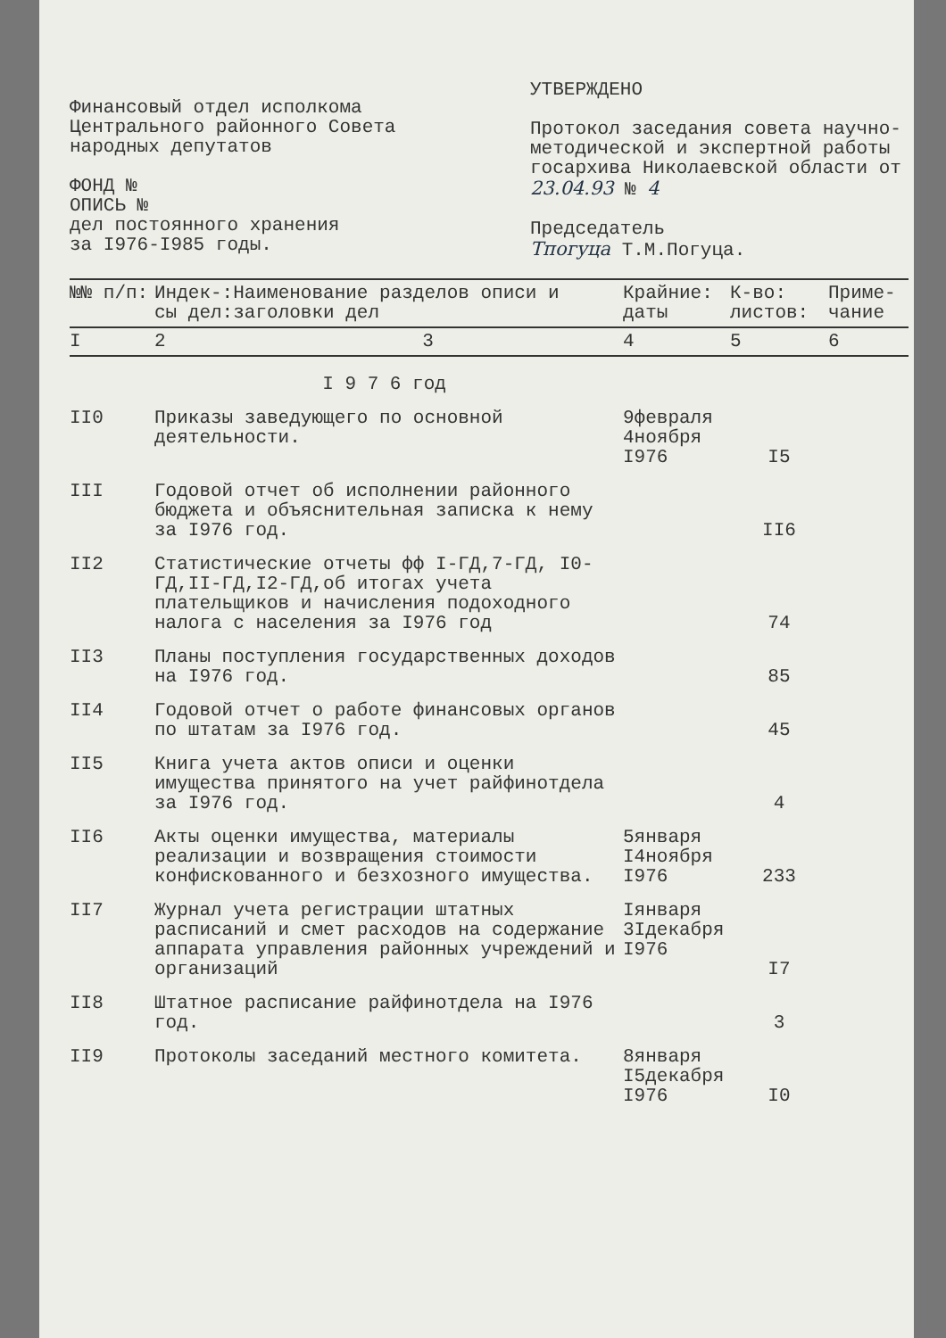Финансовый отдел исполкома
Центрального районного Совета
народных депутатов
ФОНД №
ОПИСЬ №
дел постоянного хранения
за I976-I985 годы.
УТВЕРЖДЕНО
Протокол заседания совета научно-методической и экспертной работы госархива Николаевской области от 23.04.93 № 4
Председатель
Тпогуца Т.М.Погуца.
| №№ п/п: | Индек-: сы дел: | Наименование разделов описи и заголовки дел | Крайние: даты | К-во: листов: | Приме- чание |
| --- | --- | --- | --- | --- | --- |
| I | 2 | 3 | 4 | 5 | 6 |
| | | I 9 7 6 год | | | |
| II0 | Приказы заведующего по основной деятельности. | | 9февраля 4ноября I976 | I5 | |
| III | Годовой отчет об исполнении районного бюджета и объяснительная записка к нему за I976 год. | | | II6 | |
| II2 | Статистические отчеты фф I-ГД,7-ГД, I0-ГД,II-ГД,I2-ГД,об итогах учета плательщиков и начисления подоходного налога с населения за I976 год | | | 74 | |
| II3 | Планы поступления государственных доходов на I976 год. | | | 85 | |
| II4 | Годовой отчет о работе финансовых органов по штатам за I976 год. | | | 45 | |
| II5 | Книга учета актов описи и оценки имущества принятого на учет райфинотдела за I976 год. | | | 4 | |
| II6 | Акты оценки имущества, материалы реализации и возвращения стоимости конфискованного и безхозного имущества. | | 5января I4ноября I976 | 233 | |
| II7 | Журнал учета регистрации штатных расписаний и смет расходов на содержание аппарата управления районных учреждений и организаций | | Iянваря 3Iдекабря I976 | I7 | |
| II8 | Штатное расписание райфинотдела на I976 год. | | | 3 | |
| II9 | Протоколы заседаний местного комитета. | | 8января I5декабря I976 | I0 | |